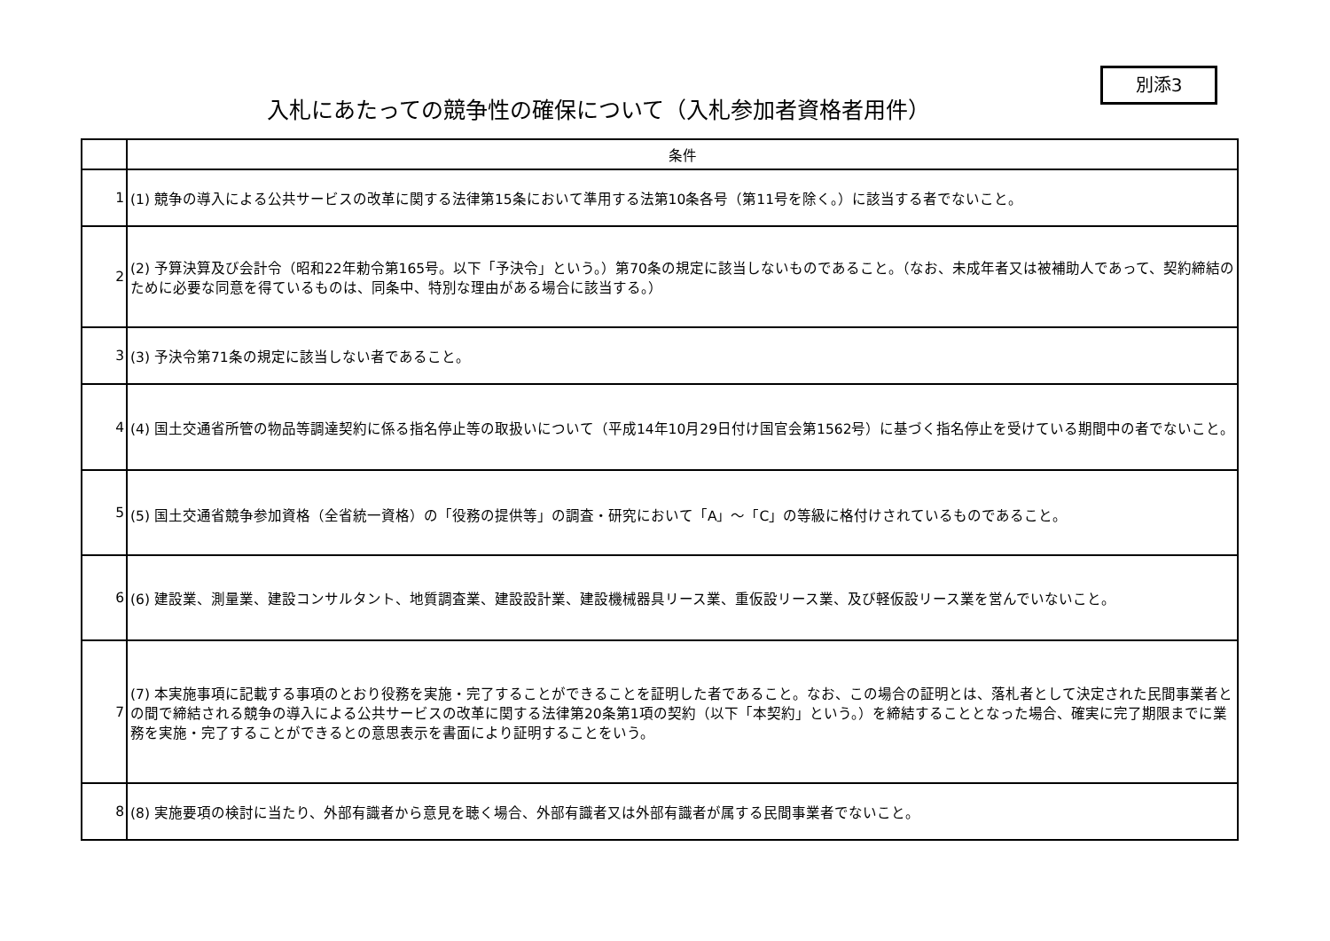入札にあたっての競争性の確保について（入札参加者資格者用件）
別添3
| | 条件 |
| --- | --- |
| 1 | (1) 競争の導入による公共サービスの改革に関する法律第15条において準用する法第10条各号（第11号を除く。）に該当する者でないこと。 |
| 2 | (2) 予算決算及び会計令（昭和22年勅令第165号。以下「予決令」という。）第70条の規定に該当しないものであること。（なお、未成年者又は被補助人であって、契約締結のために必要な同意を得ているものは、同条中、特別な理由がある場合に該当する。） |
| 3 | (3) 予決令第71条の規定に該当しない者であること。 |
| 4 | (4) 国土交通省所管の物品等調達契約に係る指名停止等の取扱いについて（平成14年10月29日付け国官会第1562号）に基づく指名停止を受けている期間中の者でないこと。 |
| 5 | (5) 国土交通省競争参加資格（全省統一資格）の「役務の提供等」の調査・研究において「A」～「C」の等級に格付けされているものであること。 |
| 6 | (6) 建設業、測量業、建設コンサルタント、地質調査業、建設設計業、建設機械器具リース業、重仮設リース業、及び軽仮設リース業を営んでいないこと。 |
| 7 | (7) 本実施事項に記載する事項のとおり役務を実施・完了することができることを証明した者であること。なお、この場合の証明とは、落札者として決定された民間事業者との間で締結される競争の導入による公共サービスの改革に関する法律第20条第1項の契約（以下「本契約」という。）を締結することとなった場合、確実に完了期限までに業務を実施・完了することができるとの意思表示を書面により証明することをいう。 |
| 8 | (8) 実施要項の検討に当たり、外部有識者から意見を聴く場合、外部有識者又は外部有識者が属する民間事業者でないこと。 |